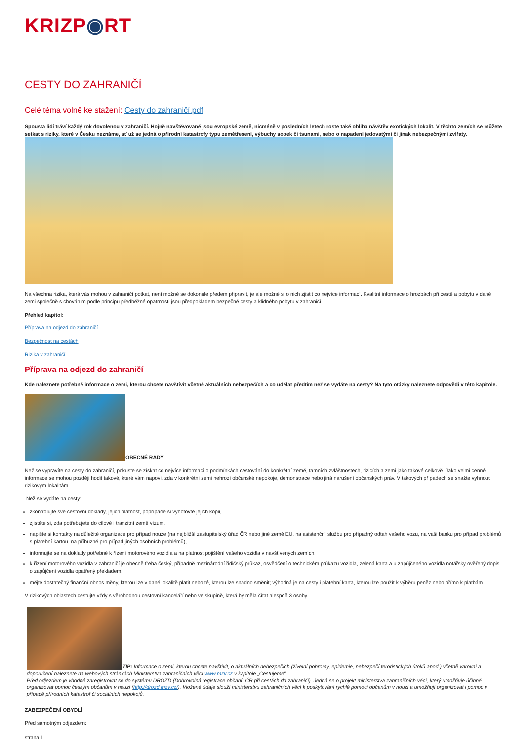KRIZP◉RT
CESTY DO ZAHRANIČÍ
Celé téma volně ke stažení: Cesty do zahraničí.pdf
Spousta lidí tráví každý rok dovolenou v zahraničí. Hojně navštěvované jsou evropské země, nicméně v posledních letech roste také obliba návštěv exotických lokalit. V těchto zemích se můžete setkat s riziky, které v Česku neznáme, ať už se jedná o přírodní katastrofy typu zemětřesení, výbuchy sopek či tsunami, nebo o napadení jedovatými či jinak nebezpečnými zvířaty.
Na všechna rizika, která vás mohou v zahraničí potkat, není možné se dokonale předem připravit, je ale možné si o nich zjistit co nejvíce informací. Kvalitní informace o hrozbách při cestě a pobytu v dané zemi společně s chováním podle principu předběžné opatrnosti jsou předpokladem bezpečné cesty a klidného pobytu v zahraničí.
Přehled kapitol:
Příprava na odjezd do zahraničí
Bezpečnost na cestách
Rizika v zahraničí
Příprava na odjezd do zahraničí
Kde naleznete potřebné informace o zemi, kterou chcete navštívit včetně aktuálních nebezpečích a co udělat předtím než se vydáte na cesty? Na tyto otázky naleznete odpovědi v této kapitole.
OBECNÉ RADY
Než se vypravíte na cesty do zahraničí, pokuste se získat co nejvíce informací o podmínkách cestování do konkrétní země, tamních zvláštnostech, rizicích a zemi jako takové celkově. Jako velmi cenné informace se mohou později hodit takové, které vám napoví, zda v konkrétní zemi nehrozí občanské nepokoje, demonstrace nebo jiná narušení občanských práv. V takových případech se snažte vyhnout rizikovým lokalitám.
Než se vydáte na cesty:
zkontrolujte své cestovní doklady, jejich platnost, popřípadě si vyhotovte jejich kopii,
zjistěte si, zda potřebujete do cílové i tranzitní země vízum,
napište si kontakty na důležité organizace pro případ nouze (na nejbližší zastupitelský úřad ČR nebo jiné země EU, na asistenční službu pro případný odtah vašeho vozu, na vaši banku pro případ problémů s platební kartou, na příbuzné pro případ jiných osobních problémů),
informujte se na doklady potřebné k řízení motorového vozidla a na platnost pojištění vašeho vozidla v navštívených zemích,
k řízení motorového vozidla v zahraničí je obecně třeba český, případně mezinárodní řidičský průkaz, osvědčení o technickém průkazu vozidla, zelená karta a u zapůjčeného vozidla notářsky ověřený dopis o zapůjčení vozidla opatřený překladem,
mějte dostatečný finanční obnos měny, kterou lze v dané lokalitě platit nebo té, kterou lze snadno směnit; výhodná je na cesty i platební karta, kterou lze použít k výběru peněz nebo přímo k platbám.
V rizikových oblastech cestujte vždy s věrohodnou cestovní kanceláří nebo ve skupině, která by měla čítat alespoň 3 osoby.
TIP: Informace o zemi, kterou chcete navštívit, o aktuálních nebezpečích (živelní pohromy, epidemie, nebezpečí teroristických útoků apod.) včetně varovní a doporučení naleznete na webových stránkách Ministerstva zahraničních věcí www.mzv.cz v kapitole „Cestujeme“.
Před odjezdem je vhodné zaregistrovat se do systému DROZD (Dobrovolná registrace občanů ČR při cestách do zahraničí). Jedná se o projekt ministerstva zahraničních věcí, který umožňuje účinně organizovat pomoc českým občanům v nouzi (http://drozd.mzv.cz/). Vložené údaje slouží ministerstvu zahraničních věcí k poskytování rychlé pomoci občanům v nouzi a umožňují organizovat i pomoc v případě přírodních katastrof či sociálních nepokojů.
ZABEZPEČENÍ OBYDLÍ
Před samotným odjezdem:
strana 1